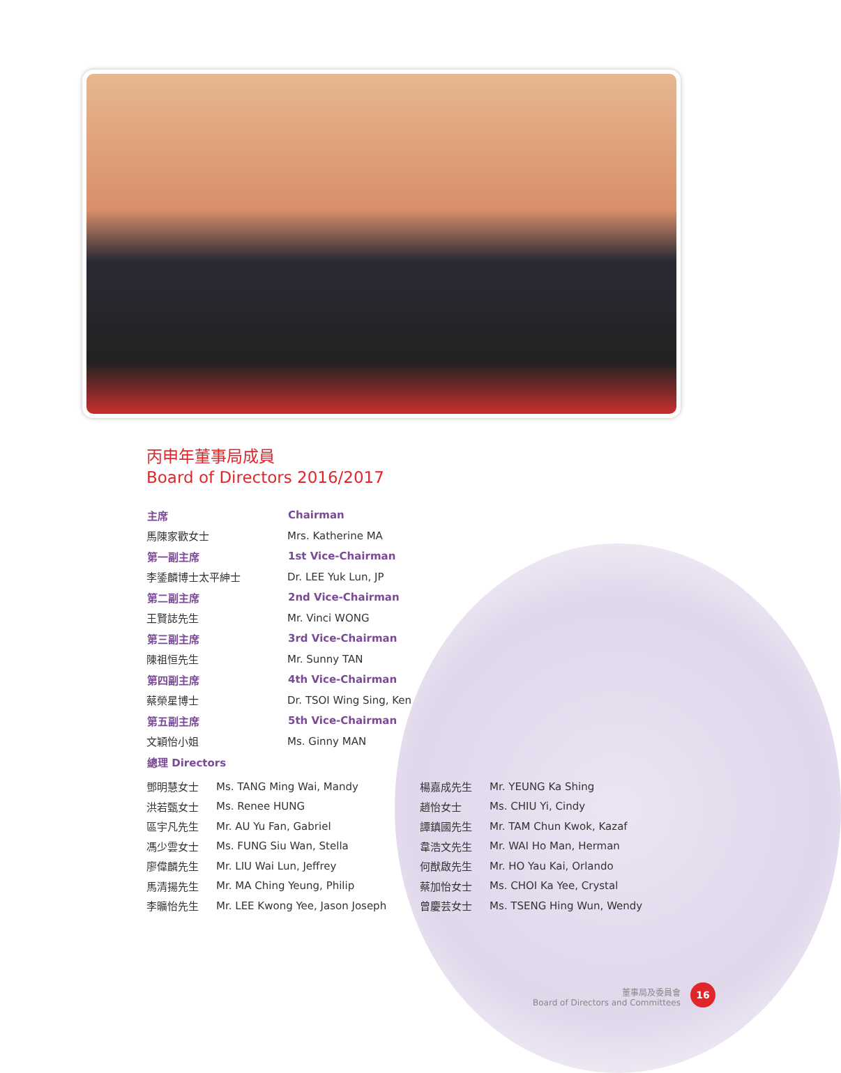丙申年董事局成員
Board of Directors 2016/2017
| 主席 | Chairman |
| --- | --- |
| 馬陳家歡女士 | Mrs. Katherine MA |
| 第一副主席 | 1st Vice-Chairman |
| 李鋈麟博士太平紳士 | Dr. LEE Yuk Lun, JP |
| 第二副主席 | 2nd Vice-Chairman |
| 王賢誌先生 | Mr. Vinci WONG |
| 第三副主席 | 3rd Vice-Chairman |
| 陳祖恒先生 | Mr. Sunny TAN |
| 第四副主席 | 4th Vice-Chairman |
| 蔡榮星博士 | Dr. TSOI Wing Sing, Ken |
| 第五副主席 | 5th Vice-Chairman |
| 文穎怡小姐 | Ms. Ginny MAN |
| 總理 Directors | |
| 鄧明慧女士 | Ms. TANG Ming Wai, Mandy | 楊嘉成先生 | Mr. YEUNG Ka Shing |
| 洪若甄女士 | Ms. Renee HUNG | 趙怡女士 | Ms. CHIU Yi, Cindy |
| 區宇凡先生 | Mr. AU Yu Fan, Gabriel | 譚鎮國先生 | Mr. TAM Chun Kwok, Kazaf |
| 馮少雲女士 | Ms. FUNG Siu Wan, Stella | 韋浩文先生 | Mr. WAI Ho Man, Herman |
| 廖偉麟先生 | Mr. LIU Wai Lun, Jeffrey | 何猷啟先生 | Mr. HO Yau Kai, Orlando |
| 馬清揚先生 | Mr. MA Ching Yeung, Philip | 蔡加怡女士 | Ms. CHOI Ka Yee, Crystal |
| 李曠怡先生 | Mr. LEE Kwong Yee, Jason Joseph | 曾慶芸女士 | Ms. TSENG Hing Wun, Wendy |
董事局及委員會
Board of Directors and Committees
16